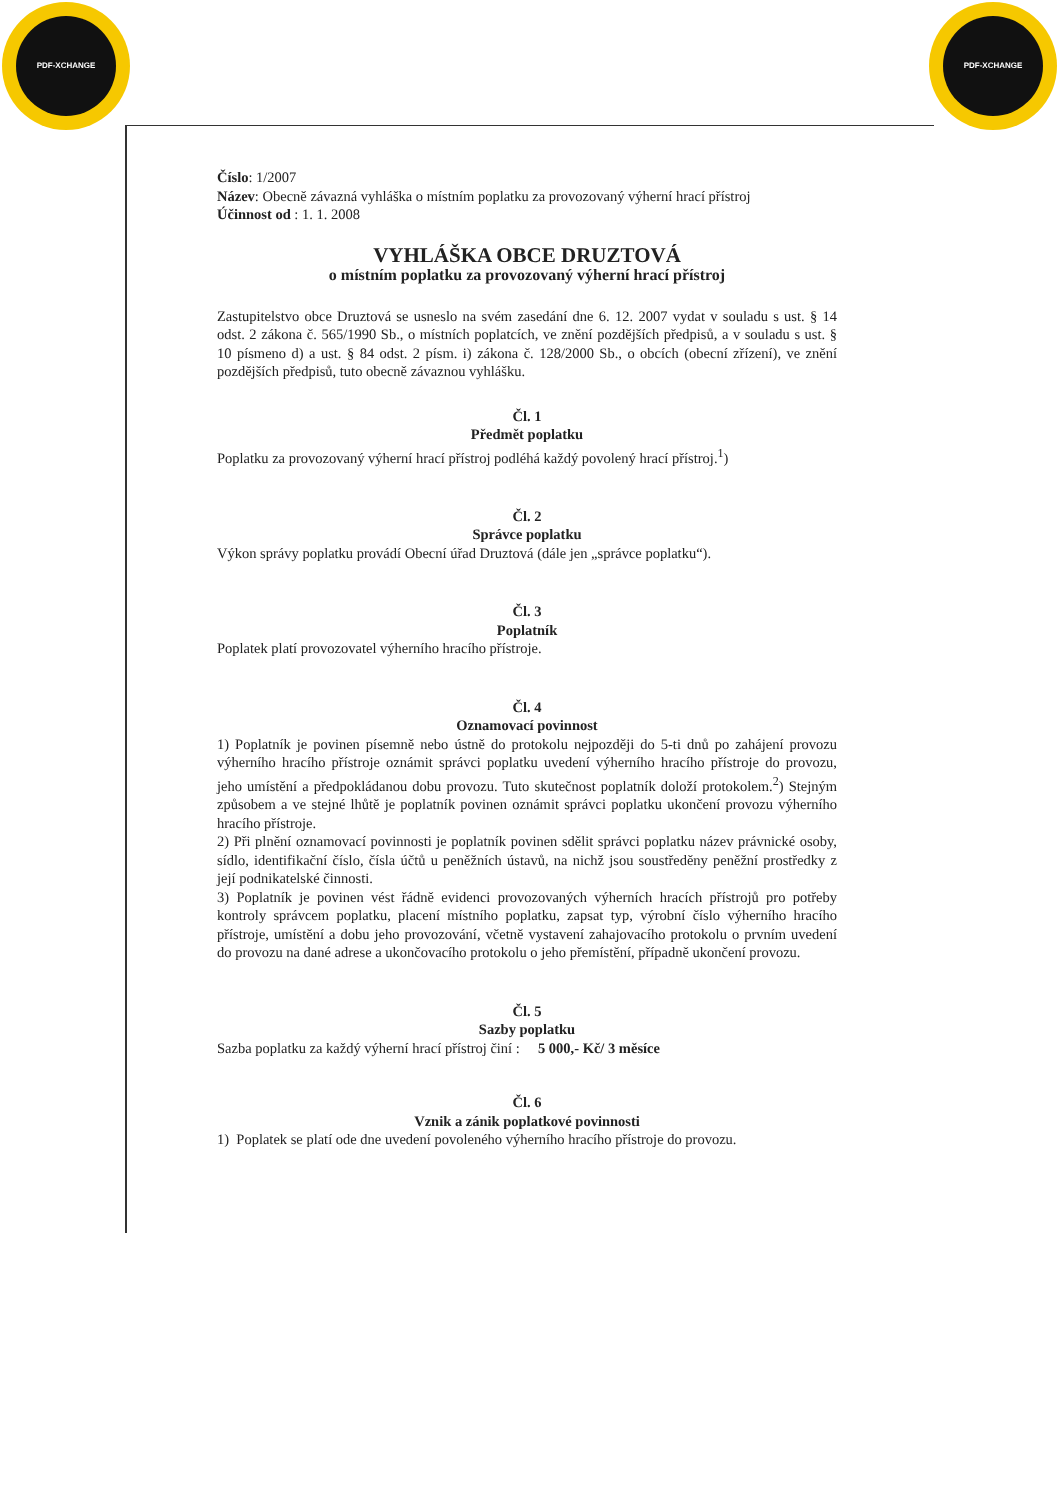PDF-XCHANGE PDF-XCHANGE
Číslo: 1/2007
Název: Obecně závazná vyhláška o místním poplatku za provozovaný výherní hrací přístroj
Účinnost od : 1. 1. 2008
VYHLÁŠKA OBCE DRUZTOVÁ
o místním poplatku za provozovaný výherní hrací přístroj
Zastupitelstvo obce Druztová se usneslo na svém zasedání dne 6. 12. 2007 vydat v souladu s ust. § 14 odst. 2 zákona č. 565/1990 Sb., o místních poplatcích, ve znění pozdějších předpisů, a v souladu s ust. § 10 písmeno d) a ust. § 84 odst. 2 písm. i) zákona č. 128/2000 Sb., o obcích (obecní zřízení), ve znění pozdějších předpisů, tuto obecně závaznou vyhlášku.
Čl. 1
Předmět poplatku
Poplatku za provozovaný výherní hrací přístroj podléhá každý povolený hrací přístroj.<sup>1</sup>)
Čl. 2
Správce poplatku
Výkon správy poplatku provádí Obecní úřad Druztová (dále jen „správce poplatku“).
Čl. 3
Poplatník
Poplatek platí provozovatel výherního hracího přístroje.
Čl. 4
Oznamovací povinnost
1) Poplatník je povinen písemně nebo ústně do protokolu nejpozději do 5-ti dnů po zahájení provozu výherního hracího přístroje oznámit správci poplatku uvedení výherního hracího přístroje do provozu, jeho umístění a předpokládanou dobu provozu. Tuto skutečnost poplatník doloží protokolem.<sup>2</sup>) Stejným způsobem a ve stejné lhůtě je poplatník povinen oznámit správci poplatku ukončení provozu výherního hracího přístroje.
2) Při plnění oznamovací povinnosti je poplatník povinen sdělit správci poplatku název právnické osoby, sídlo, identifikační číslo, čísla účtů u peněžních ústavů, na nichž jsou soustředěny peněžní prostředky z její podnikatelské činnosti.
3) Poplatník je povinen vést řádně evidenci provozovaných výherních hracích přístrojů pro potřeby kontroly správcem poplatku, placení místního poplatku, zapsat typ, výrobní číslo výherního hracího přístroje, umístění a dobu jeho provozování, včetně vystavení zahajovacího protokolu o prvním uvedení do provozu na dané adrese a ukončovacího protokolu o jeho přemístění, případně ukončení provozu.
Čl. 5
Sazby poplatku
Sazba poplatku za každý výherní hrací přístroj činí : 5 000,- Kč/ 3 měsíce
Čl. 6
Vznik a zánik poplatkové povinnosti
1) Poplatek se platí ode dne uvedení povoleného výherního hracího přístroje do provozu.